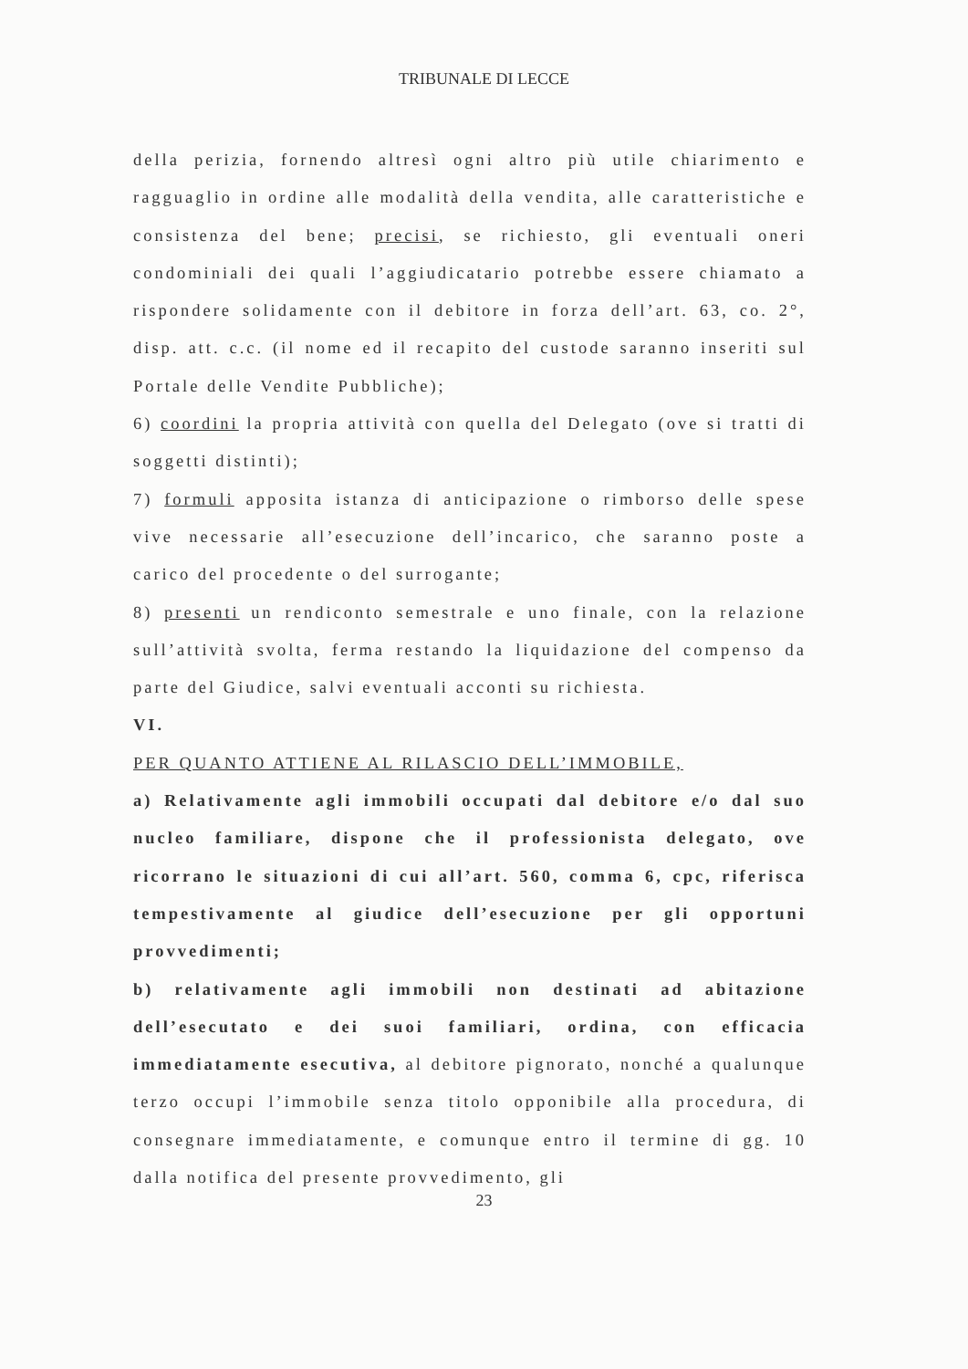TRIBUNALE DI LECCE
della perizia, fornendo altresì ogni altro più utile chiarimento e ragguaglio in ordine alle modalità della vendita, alle caratteristiche e consistenza del bene; precisi, se richiesto, gli eventuali oneri condominiali dei quali l’aggiudicatario potrebbe essere chiamato a rispondere solidamente con il debitore in forza dell’art. 63, co. 2°, disp. att. c.c. (il nome ed il recapito del custode saranno inseriti sul Portale delle Vendite Pubbliche);
6) coordini la propria attività con quella del Delegato (ove si tratti di soggetti distinti);
7) formuli apposita istanza di anticipazione o rimborso delle spese vive necessarie all’esecuzione dell’incarico, che saranno poste a carico del procedente o del surrogante;
8) presenti un rendiconto semestrale e uno finale, con la relazione sull’attività svolta, ferma restando la liquidazione del compenso da parte del Giudice, salvi eventuali acconti su richiesta.
VI.
PER QUANTO ATTIENE AL RILASCIO DELL’IMMOBILE,
a) Relativamente agli immobili occupati dal debitore e/o dal suo nucleo familiare, dispone che il professionista delegato, ove ricorrano le situazioni di cui all’art. 560, comma 6, cpc, riferisca tempestivamente al giudice dell’esecuzione per gli opportuni provvedimenti;
b) relativamente agli immobili non destinati ad abitazione dell’esecutato e dei suoi familiari, ordina, con efficacia immediatamente esecutiva, al debitore pignorato, nonché a qualunque terzo occupi l’immobile senza titolo opponibile alla procedura, di consegnare immediatamente, e comunque entro il termine di gg. 10 dalla notifica del presente provvedimento, gli
23